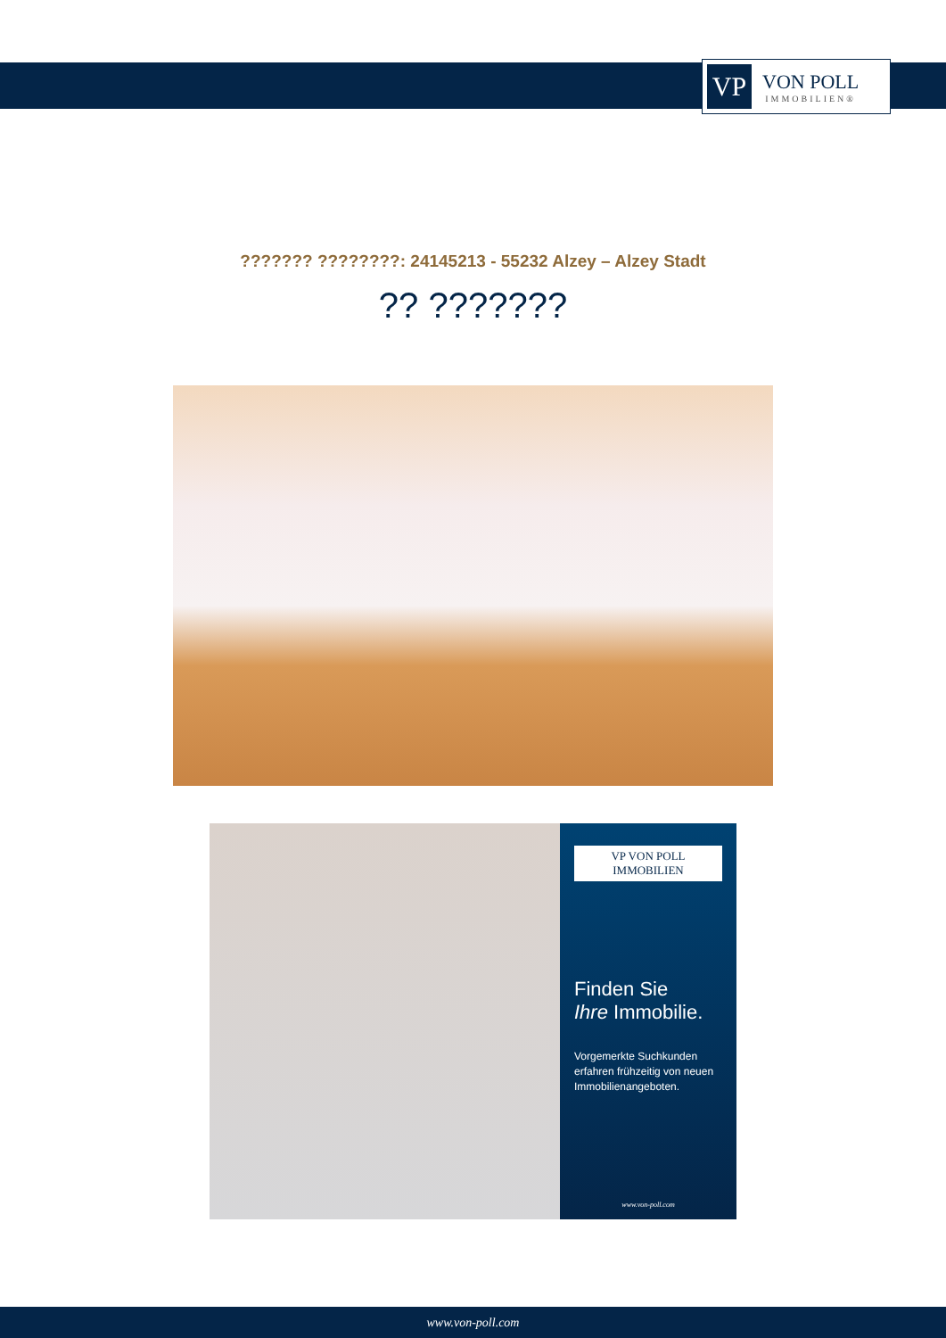VP
VON POLL
IMMOBILIEN®
??????? ????????: 24145213 - 55232 Alzey – Alzey Stadt
?? ???????
VP VON POLL IMMOBILIEN
Finden Sie
Ihre Immobilie.
Vorgemerkte Suchkunden erfahren frühzeitig von neuen Immobilienangeboten.
www.von-poll.com
www.von-poll.com